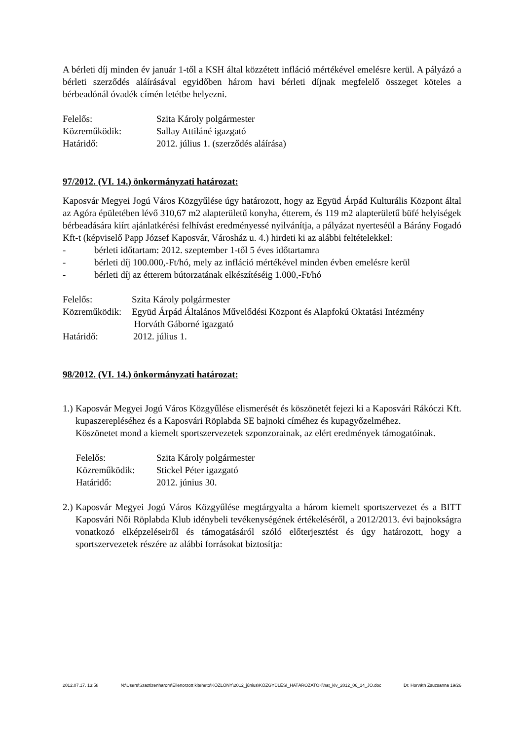A bérleti díj minden év január 1-től a KSH által közzétett infláció mértékével emelésre kerül. A pályázó a bérleti szerződés aláírásával egyidőben három havi bérleti díjnak megfelelő összeget köteles a bérbeadónál óvadék címén letétbe helyezni.
Felelős: Szita Károly polgármester
Közreműködik: Sallay Attiláné igazgató
Határidő: 2012. július 1. (szerződés aláírása)
97/2012. (VI. 14.) önkormányzati határozat:
Kaposvár Megyei Jogú Város Közgyűlése úgy határozott, hogy az Együd Árpád Kulturális Központ által az Agóra épületében lévő 310,67 m2 alapterületű konyha, étterem, és 119 m2 alapterületű büfé helyiségek bérbeadására kiírt ajánlatkérési felhívást eredményessé nyilvánítja, a pályázat nyerteséül a Bárány Fogadó Kft-t (képviselő Papp József Kaposvár, Városház u. 4.) hirdeti ki az alábbi feltételekkel:
- bérleti időtartam: 2012. szeptember 1-től 5 éves időtartamra
- bérleti díj 100.000,-Ft/hó, mely az infláció mértékével minden évben emelésre kerül
- bérleti díj az étterem bútorzatának elkészítéséig 1.000,-Ft/hó
Felelős: Szita Károly polgármester
Közreműködik: Együd Árpád Általános Művelődési Központ és Alapfokú Oktatási Intézmény
Horváth Gáborné igazgató
Határidő: 2012. július 1.
98/2012. (VI. 14.) önkormányzati határozat:
1.)
Kaposvár Megyei Jogú Város Közgyűlése elismerését és köszönetét fejezi ki a Kaposvári Rákóczi Kft. kupaszereplésé­hez és a Kaposvári Röplabda SE bajnoki címéhez és kupagyőzelméhez.
Köszönetet mond a kiemelt sportszervezetek szponzorainak, az elért eredmények támogatóinak.
Felelős: Szita Károly polgármester
Közreműködik: Stickel Péter igazgató
Határidő: 2012. június 30.
2.)
Kaposvár Megyei Jogú Város Közgyűlése megtárgyalta a három kiemelt sportszervezet és a BITT Kaposvári Női Röplabda Klub idénybeli tevékenységének értékeléséről, a 2012/2013. évi bajnokságra vonatkozó elképzeléseiről és támogatásáról szóló előterjesztést és úgy határozott, hogy a sportszervezetek részére az alábbi forrásokat biztosítja:
2012.07.17. 13:58 N:\Users\Szaztizenharom\Ellenorzott kiteheto\KÖZLÖNY\2012_június\KÖZGYŰLÉSI_HATÁROZATOK\hat_kiv_2012_06_14_JÓ.doc Dr. Horváth Zsuzsanna 19/26